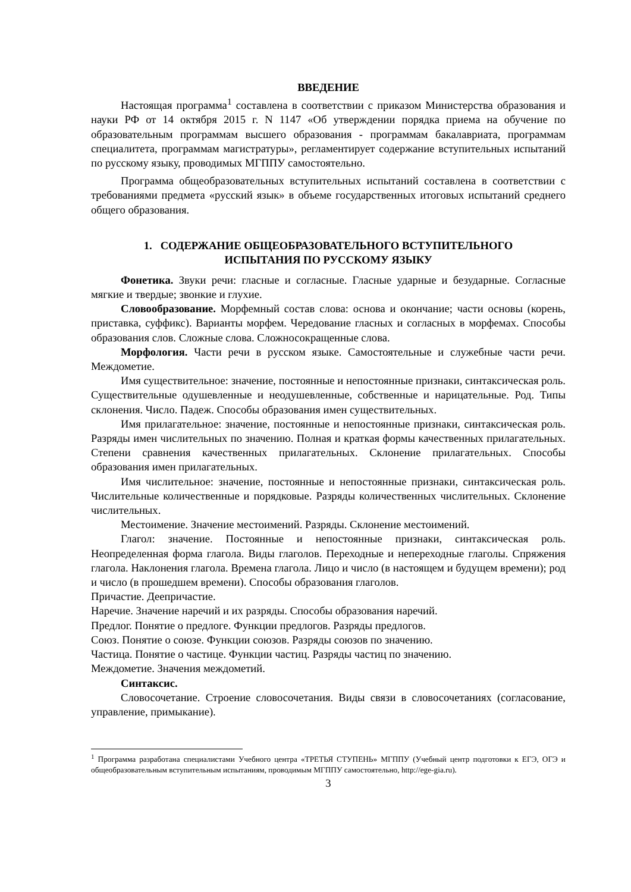ВВЕДЕНИЕ
Настоящая программа<sup>1</sup> составлена в соответствии с приказом Министерства образования и науки РФ от 14 октября 2015 г. N 1147 «Об утверждении порядка приема на обучение по образовательным программам высшего образования - программам бакалавриата, программам специалитета, программам магистратуры», регламентирует содержание вступительных испытаний по русскому языку, проводимых МГППУ самостоятельно.
Программа общеобразовательных вступительных испытаний составлена в соответствии с требованиями предмета «русский язык» в объеме государственных итоговых испытаний среднего общего образования.
1. СОДЕРЖАНИЕ ОБЩЕОБРАЗОВАТЕЛЬНОГО ВСТУПИТЕЛЬНОГО
ИСПЫТАНИЯ ПО РУССКОМУ ЯЗЫКУ
Фонетика. Звуки речи: гласные и согласные. Гласные ударные и безударные. Согласные мягкие и твердые; звонкие и глухие.
Словообразование. Морфемный состав слова: основа и окончание; части основы (корень, приставка, суффикс). Варианты морфем. Чередование гласных и согласных в морфемах. Способы образования слов. Сложные слова. Сложносокращенные слова.
Морфология. Части речи в русском языке. Самостоятельные и служебные части речи. Междометие.
Имя существительное: значение, постоянные и непостоянные признаки, синтаксическая роль. Существительные одушевленные и неодушевленные, собственные и нарицательные. Род. Типы склонения. Число. Падеж. Способы образования имен существительных.
Имя прилагательное: значение, постоянные и непостоянные признаки, синтаксическая роль. Разряды имен числительных по значению. Полная и краткая формы качественных прилагательных. Степени сравнения качественных прилагательных. Склонение прилагательных. Способы образования имен прилагательных.
Имя числительное: значение, постоянные и непостоянные признаки, синтаксическая роль. Числительные количественные и порядковые. Разряды количественных числительных. Склонение числительных.
Местоимение. Значение местоимений. Разряды. Склонение местоимений.
Глагол: значение. Постоянные и непостоянные признаки, синтаксическая роль. Неопределенная форма глагола. Виды глаголов. Переходные и непереходные глаголы. Спряжения глагола. Наклонения глагола. Времена глагола. Лицо и число (в настоящем и будущем времени); род и число (в прошедшем времени). Способы образования глаголов.
Причастие. Деепричастие.
Наречие. Значение наречий и их разряды. Способы образования наречий.
Предлог. Понятие о предлоге. Функции предлогов. Разряды предлогов.
Союз. Понятие о союзе. Функции союзов. Разряды союзов по значению.
Частица. Понятие о частице. Функции частиц. Разряды частиц по значению.
Междометие. Значения междометий.
Синтаксис.
Словосочетание. Строение словосочетания. Виды связи в словосочетаниях (согласование, управление, примыкание).
<sup>1</sup> Программа разработана специалистами Учебного центра «ТРЕТЬЯ СТУПЕНЬ» МГППУ (Учебный центр подготовки к ЕГЭ, ОГЭ и общеобразовательным вступительным испытаниям, проводимым МГППУ самостоятельно, http://ege-gia.ru).
3